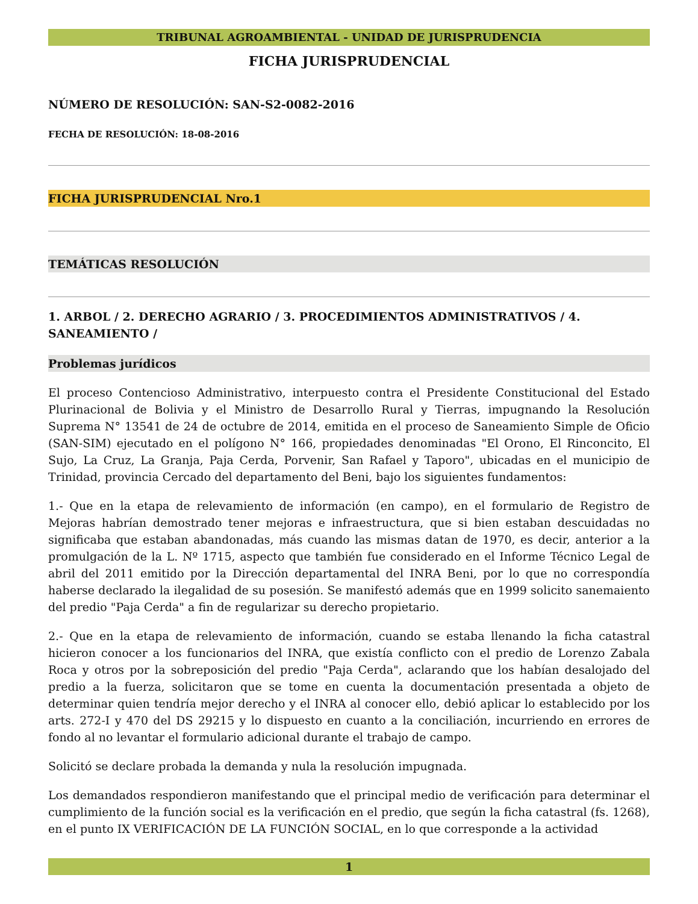TRIBUNAL AGROAMBIENTAL - UNIDAD DE JURISPRUDENCIA
FICHA JURISPRUDENCIAL
NÚMERO DE RESOLUCIÓN: SAN-S2-0082-2016
FECHA DE RESOLUCIÓN: 18-08-2016
FICHA JURISPRUDENCIAL Nro.1
TEMÁTICAS RESOLUCIÓN
1. ARBOL / 2. DERECHO AGRARIO / 3. PROCEDIMIENTOS ADMINISTRATIVOS / 4. SANEAMIENTO /
Problemas jurídicos
El proceso Contencioso Administrativo, interpuesto contra el Presidente Constitucional del Estado Plurinacional de Bolivia y el Ministro de Desarrollo Rural y Tierras, impugnando la Resolución Suprema N° 13541 de 24 de octubre de 2014, emitida en el proceso de Saneamiento Simple de Oficio (SAN-SIM) ejecutado en el polígono N° 166, propiedades denominadas "El Orono, El Rinconcito, El Sujo, La Cruz, La Granja, Paja Cerda, Porvenir, San Rafael y Taporo", ubicadas en el municipio de Trinidad, provincia Cercado del departamento del Beni, bajo los siguientes fundamentos:
1.- Que en la etapa de relevamiento de información (en campo), en el formulario de Registro de Mejoras habrían demostrado tener mejoras e infraestructura, que si bien estaban descuidadas no significaba que estaban abandonadas, más cuando las mismas datan de 1970, es decir, anterior a la promulgación de la L. Nº 1715, aspecto que también fue considerado en el Informe Técnico Legal de abril del 2011 emitido por la Dirección departamental del INRA Beni, por lo que no correspondía haberse declarado la ilegalidad de su posesión. Se manifestó además que en 1999 solicito sanemaiento del predio "Paja Cerda" a fin de regularizar su derecho propietario.
2.- Que en la etapa de relevamiento de información, cuando se estaba llenando la ficha catastral hicieron conocer a los funcionarios del INRA, que existía conflicto con el predio de Lorenzo Zabala Roca y otros por la sobreposición del predio "Paja Cerda", aclarando que los habían desalojado del predio a la fuerza, solicitaron que se tome en cuenta la documentación presentada a objeto de determinar quien tendría mejor derecho y el INRA al conocer ello, debió aplicar lo establecido por los arts. 272-I y 470 del DS 29215 y lo dispuesto en cuanto a la conciliación, incurriendo en errores de fondo al no levantar el formulario adicional durante el trabajo de campo.
Solicitó se declare probada la demanda y nula la resolución impugnada.
Los demandados respondieron manifestando que el principal medio de verificación para determinar el cumplimiento de la función social es la verificación en el predio, que según la ficha catastral (fs. 1268), en el punto IX VERIFICACIÓN DE LA FUNCIÓN SOCIAL, en lo que corresponde a la actividad
1